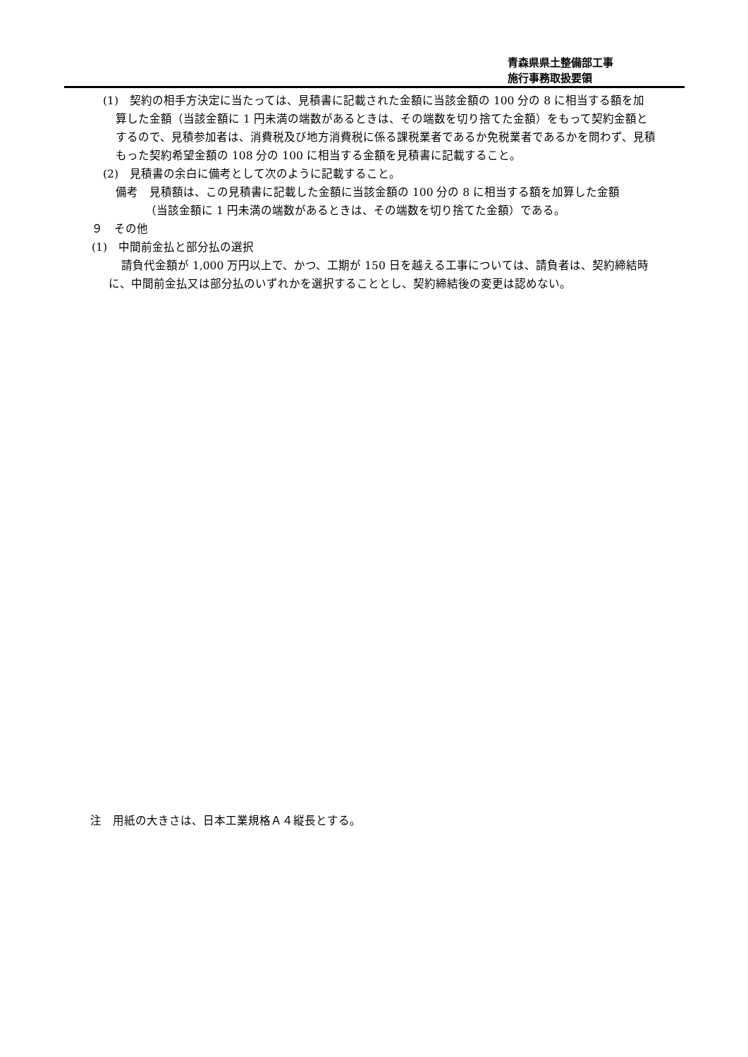青森県県土整備部工事
施行事務取扱要領
(1)　契約の相手方決定に当たっては、見積書に記載された金額に当該金額の 100 分の 8 に相当する額を加算した金額（当該金額に 1 円未満の端数があるときは、その端数を切り捨てた金額）をもって契約金額とするので、見積参加者は、消費税及び地方消費税に係る課税業者であるか免税業者であるかを問わず、見積もった契約希望金額の 108 分の 100 に相当する金額を見積書に記載すること。
(2)　見積書の余白に備考として次のように記載すること。
備考　見積額は、この見積書に記載した金額に当該金額の 100 分の 8 に相当する額を加算した金額
（当該金額に 1 円未満の端数があるときは、その端数を切り捨てた金額）である。
９　その他
(1)　中間前金払と部分払の選択
請負代金額が 1,000 万円以上で、かつ、工期が 150 日を越える工事については、請負者は、契約締結時に、中間前金払又は部分払のいずれかを選択することとし、契約締結後の変更は認めない。
注　用紙の大きさは、日本工業規格Ａ４縦長とする。